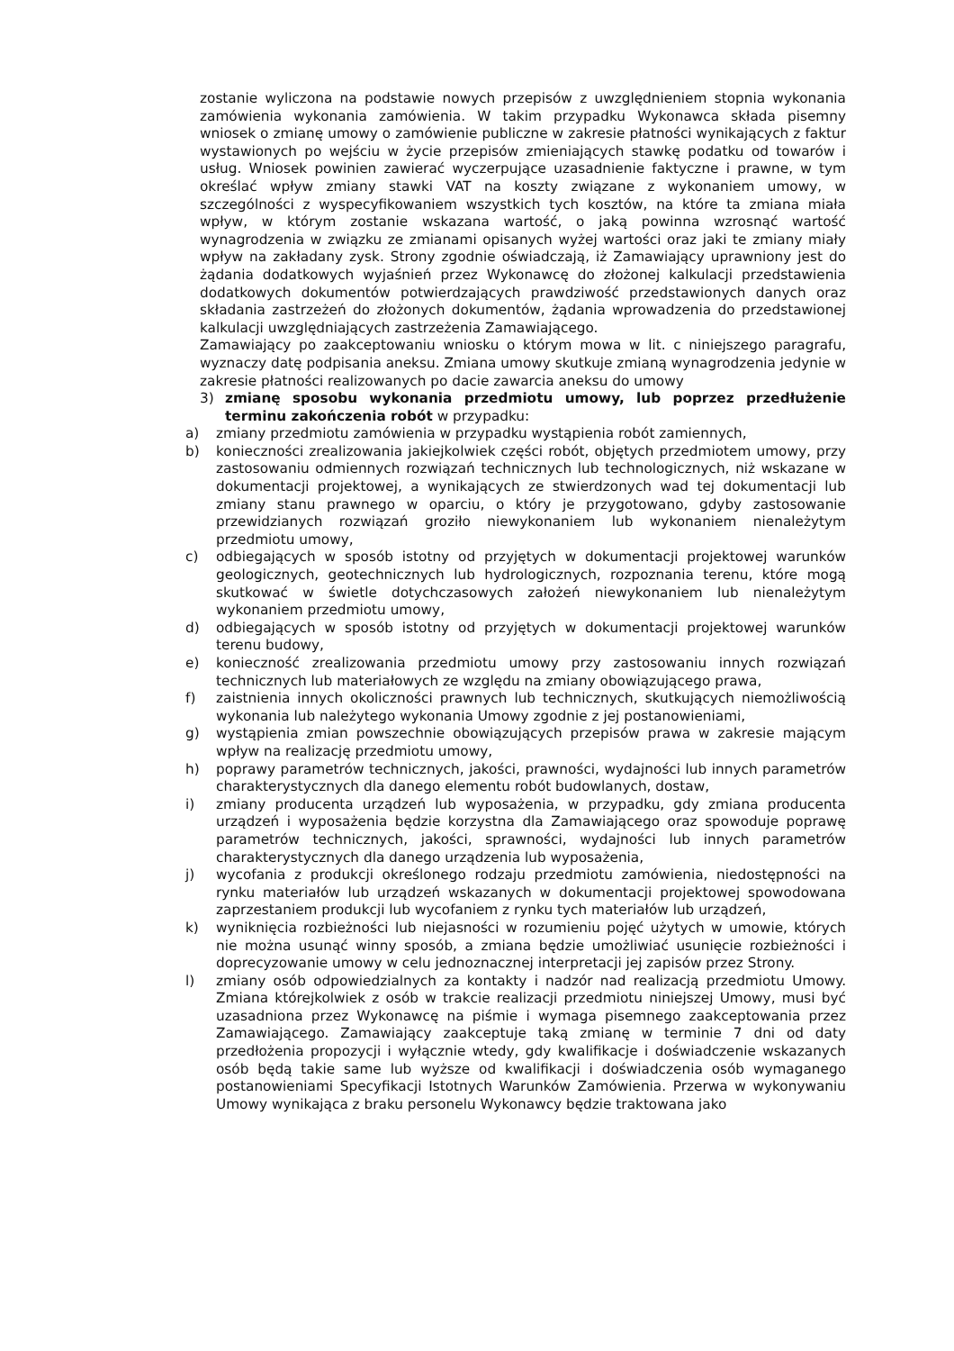zostanie wyliczona na podstawie nowych przepisów z uwzględnieniem stopnia wykonania zamówienia wykonania zamówienia. W takim przypadku Wykonawca składa pisemny wniosek o zmianę umowy o zamówienie publiczne w zakresie płatności wynikających z faktur wystawionych po wejściu w życie przepisów zmieniających stawkę podatku od towarów i usług. Wniosek powinien zawierać wyczerpujące uzasadnienie faktyczne i prawne, w tym określać wpływ zmiany stawki VAT na koszty związane z wykonaniem umowy, w szczególności z wyspecyfikowaniem wszystkich tych kosztów, na które ta zmiana miała wpływ, w którym zostanie wskazana wartość, o jaką powinna wzrosnąć wartość wynagrodzenia w związku ze zmianami opisanych wyżej wartości oraz jaki te zmiany miały wpływ na zakładany zysk. Strony zgodnie oświadczają, iż Zamawiający uprawniony jest do żądania dodatkowych wyjaśnień przez Wykonawcę do złożonej kalkulacji przedstawienia dodatkowych dokumentów potwierdzających prawdziwość przedstawionych danych oraz składania zastrzeżeń do złożonych dokumentów, żądania wprowadzenia do przedstawionej kalkulacji uwzględniających zastrzeżenia Zamawiającego.
Zamawiający po zaakceptowaniu wniosku o którym mowa w lit. c niniejszego paragrafu, wyznaczy datę podpisania aneksu. Zmiana umowy skutkuje zmianą wynagrodzenia jedynie w zakresie płatności realizowanych po dacie zawarcia aneksu do umowy
3) zmianę sposobu wykonania przedmiotu umowy, lub poprzez przedłużenie terminu zakończenia robót w przypadku:
a) zmiany przedmiotu zamówienia w przypadku wystąpienia robót zamiennych,
b) konieczności zrealizowania jakiejkolwiek części robót, objętych przedmiotem umowy, przy zastosowaniu odmiennych rozwiązań technicznych lub technologicznych, niż wskazane w dokumentacji projektowej, a wynikających ze stwierdzonych wad tej dokumentacji lub zmiany stanu prawnego w oparciu, o który je przygotowano, gdyby zastosowanie przewidzianych rozwiązań groziło niewykonaniem lub wykonaniem nienależytym przedmiotu umowy,
c) odbiegających w sposób istotny od przyjętych w dokumentacji projektowej warunków geologicznych, geotechnicznych lub hydrologicznych, rozpoznania terenu, które mogą skutkować w świetle dotychczasowych założeń niewykonaniem lub nienależytym wykonaniem przedmiotu umowy,
d) odbiegających w sposób istotny od przyjętych w dokumentacji projektowej warunków terenu budowy,
e) konieczność zrealizowania przedmiotu umowy przy zastosowaniu innych rozwiązań technicznych lub materiałowych ze względu na zmiany obowiązującego prawa,
f) zaistnienia innych okoliczności prawnych lub technicznych, skutkujących niemożliwością wykonania lub należytego wykonania Umowy zgodnie z jej postanowieniami,
g) wystąpienia zmian powszechnie obowiązujących przepisów prawa w zakresie mającym wpływ na realizację przedmiotu umowy,
h) poprawy parametrów technicznych, jakości, prawności, wydajności lub innych parametrów charakterystycznych dla danego elementu robót budowlanych, dostaw,
i) zmiany producenta urządzeń lub wyposażenia, w przypadku, gdy zmiana producenta urządzeń i wyposażenia będzie korzystna dla Zamawiającego oraz spowoduje poprawę parametrów technicznych, jakości, sprawności, wydajności lub innych parametrów charakterystycznych dla danego urządzenia lub wyposażenia,
j) wycofania z produkcji określonego rodzaju przedmiotu zamówienia, niedostępności na rynku materiałów lub urządzeń wskazanych w dokumentacji projektowej spowodowana zaprzestaniem produkcji lub wycofaniem z rynku tych materiałów lub urządzeń,
k) wyniknięcia rozbieżności lub niejasności w rozumieniu pojęć użytych w umowie, których nie można usunąć winny sposób, a zmiana będzie umożliwiać usunięcie rozbieżności i doprecyzowanie umowy w celu jednoznacznej interpretacji jej zapisów przez Strony.
l) zmiany osób odpowiedzialnych za kontakty i nadzór nad realizacją przedmiotu Umowy. Zmiana którejkolwiek z osób w trakcie realizacji przedmiotu niniejszej Umowy, musi być uzasadniona przez Wykonawcę na piśmie i wymaga pisemnego zaakceptowania przez Zamawiającego. Zamawiający zaakceptuje taką zmianę w terminie 7 dni od daty przedłożenia propozycji i wyłącznie wtedy, gdy kwalifikacje i doświadczenie wskazanych osób będą takie same lub wyższe od kwalifikacji i doświadczenia osób wymaganego postanowieniami Specyfikacji Istotnych Warunków Zamówienia. Przerwa w wykonywaniu Umowy wynikająca z braku personelu Wykonawcy będzie traktowana jako